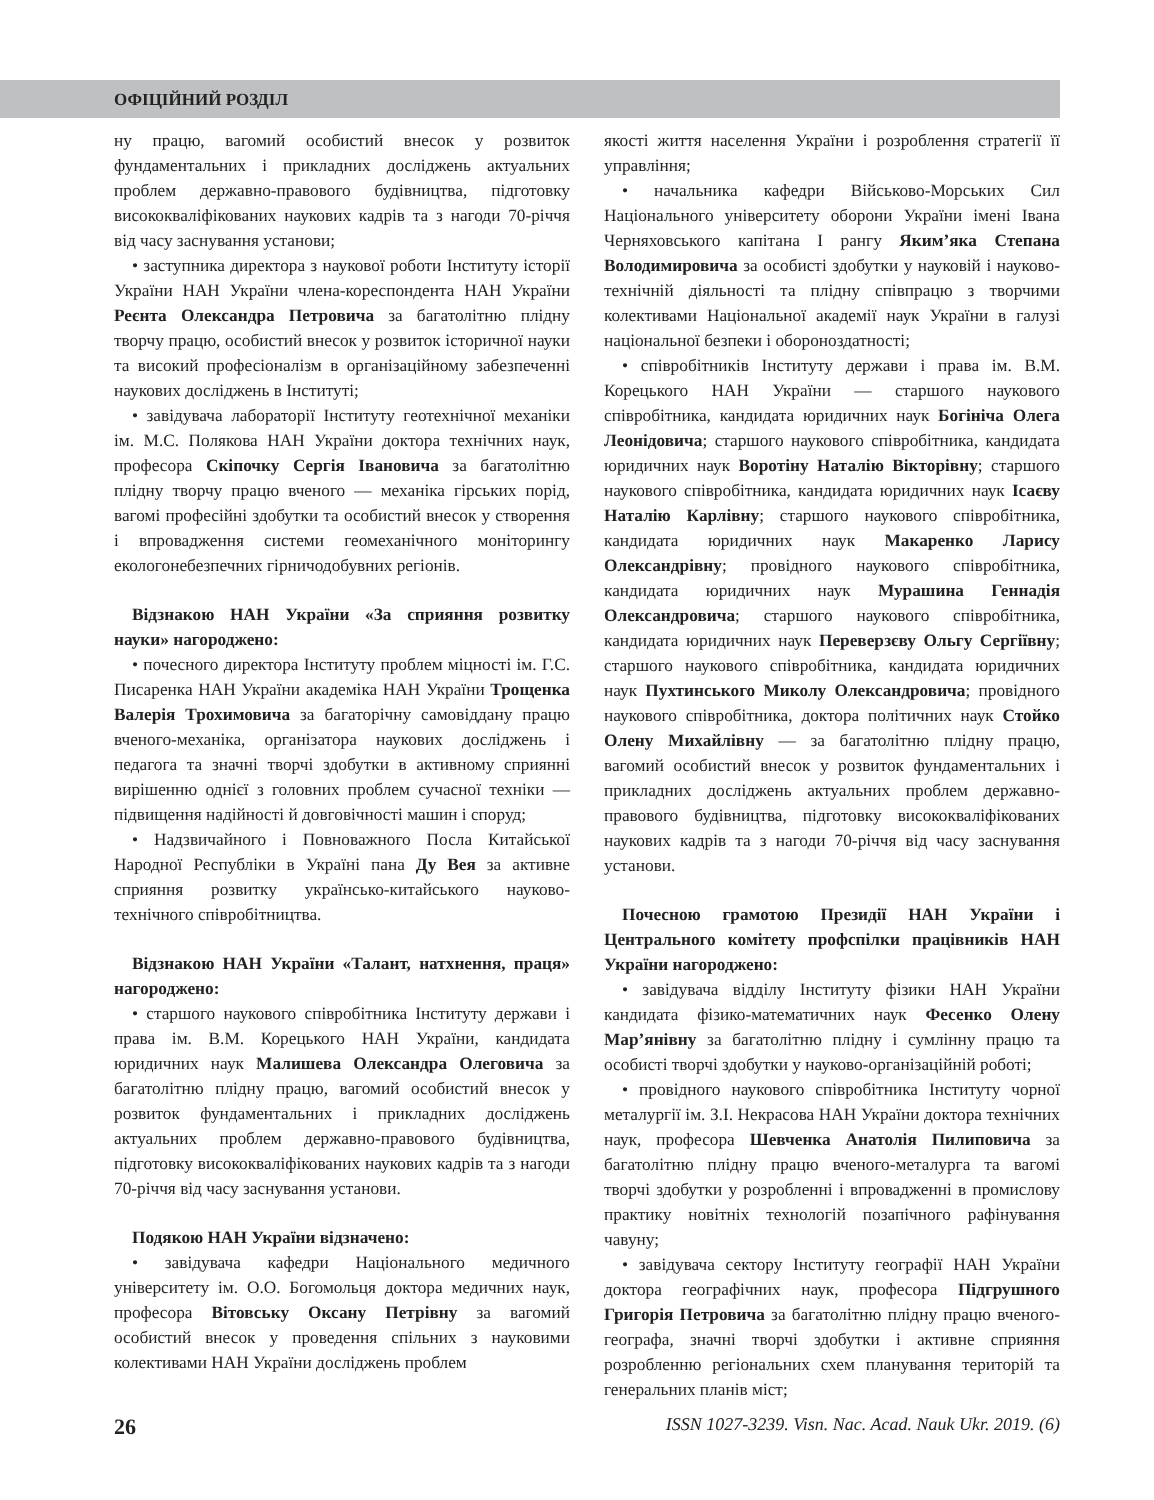ОФІЦІЙНИЙ РОЗДІЛ
ну працю, вагомий особистий внесок у розвиток фундаментальних і прикладних досліджень актуальних проблем державно-правового будівництва, підготовку висококваліфікованих наукових кадрів та з нагоди 70-річчя від часу заснування установи;
• заступника директора з наукової роботи Інституту історії України НАН України члена-кореспондента НАН України Реєнта Олександра Петровича за багатолітню плідну творчу працю, особистий внесок у розвиток історичної науки та високий професіоналізм в організаційному забезпеченні наукових досліджень в Інституті;
• завідувача лабораторії Інституту геотехнічної механіки ім. М.С. Полякова НАН України доктора технічних наук, професора Скіпочку Сергія Івановича за багатолітню плідну творчу працю вченого — механіка гірських порід, вагомі професійні здобутки та особистий внесок у створення і впровадження системи геомеханічного моніторингу екологонебезпечних гірничодобувних регіонів.
Відзнакою НАН України «За сприяння розвитку науки» нагороджено:
• почесного директора Інституту проблем міцності ім. Г.С. Писаренка НАН України академіка НАН України Трощенка Валерія Трохимовича за багаторічну самовіддану працю вченого-механіка, організатора наукових досліджень і педагога та значні творчі здобутки в активному сприянні вирішенню однієї з головних проблем сучасної техніки — підвищення надійності й довговічності машин і споруд;
• Надзвичайного і Повноважного Посла Китайської Народної Республіки в Україні пана Ду Вея за активне сприяння розвитку українсько-китайського науково-технічного співробітництва.
Відзнакою НАН України «Талант, натхнення, праця» нагороджено:
• старшого наукового співробітника Інституту держави і права ім. В.М. Корецького НАН України, кандидата юридичних наук Малишева Олександра Олеговича за багатолітню плідну працю, вагомий особистий внесок у розвиток фундаментальних і прикладних досліджень актуальних проблем державно-правового будівництва, підготовку висококваліфікованих наукових кадрів та з нагоди 70-річчя від часу заснування установи.
Подякою НАН України відзначено:
• завідувача кафедри Національного медичного університету ім. О.О. Богомольця доктора медичних наук, професора Вітовську Оксану Петрівну за вагомий особистий внесок у проведення спільних з науковими колективами НАН України досліджень проблем
якості життя населення України і розроблення стратегії її управління;
• начальника кафедри Військово-Морських Сил Національного університету оборони України імені Івана Черняховського капітана І рангу Якимʼяка Степана Володимировича за особисті здобутки у науковій і науково-технічній діяльності та плідну співпрацю з творчими колективами Національної академії наук України в галузі національної безпеки і обороноздатності;
• співробітників Інституту держави і права ім. В.М. Корецького НАН України — старшого наукового співробітника, кандидата юридичних наук Богініча Олега Леонідовича; старшого наукового співробітника, кандидата юридичних наук Воротіну Наталію Вікторівну; старшого наукового співробітника, кандидата юридичних наук Ісаєву Наталію Карлівну; старшого наукового співробітника, кандидата юридичних наук Макаренко Ларису Олександрівну; провідного наукового співробітника, кандидата юридичних наук Мурашина Геннадія Олександровича; старшого наукового співробітника, кандидата юридичних наук Переверзєву Ольгу Сергіївну; старшого наукового співробітника, кандидата юридичних наук Пухтинського Миколу Олександровича; провідного наукового співробітника, доктора політичних наук Стойко Олену Михайлівну — за багатолітню плідну працю, вагомий особистий внесок у розвиток фундаментальних і прикладних досліджень актуальних проблем державно-правового будівництва, підготовку висококваліфікованих наукових кадрів та з нагоди 70-річчя від часу заснування установи.
Почесною грамотою Президії НАН України і Центрального комітету профспілки працівників НАН України нагороджено:
• завідувача відділу Інституту фізики НАН України кандидата фізико-математичних наук Фесенко Олену Марʼянівну за багатолітню плідну і сумлінну працю та особисті творчі здобутки у науково-організаційній роботі;
• провідного наукового співробітника Інституту чорної металургії ім. З.І. Некрасова НАН України доктора технічних наук, професора Шевченка Анатолія Пилиповича за багатолітню плідну працю вченого-металурга та вагомі творчі здобутки у розробленні і впровадженні в промислову практику новітніх технологій позапічного рафінування чавуну;
• завідувача сектору Інституту географії НАН України доктора географічних наук, професора Підгрушного Григорія Петровича за багатолітню плідну працю вченого-географа, значні творчі здобутки і активне сприяння розробленню регіональних схем планування територій та генеральних планів міст;
26 ISSN 1027-3239. Visn. Nac. Acad. Nauk Ukr. 2019. (6)